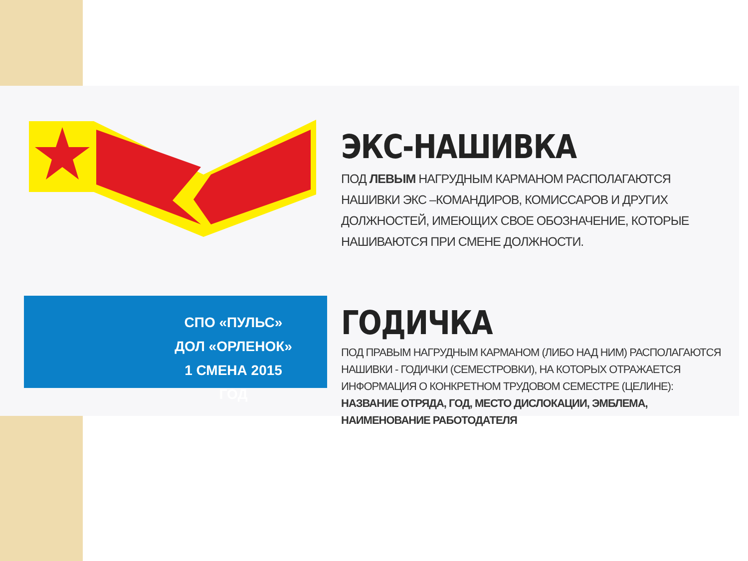СПО «ПУЛЬС»
ДОЛ «ОРЛЕНОК»
1 СМЕНА 2015 ГОД
ЭКС-НАШИВКА
ПОД ЛЕВЫМ НАГРУДНЫМ КАРМАНОМ РАСПОЛАГАЮТСЯ НАШИВКИ ЭКС –КОМАНДИРОВ, КОМИССАРОВ И ДРУГИХ ДОЛЖНОСТЕЙ, ИМЕЮЩИХ СВОЕ ОБОЗНАЧЕНИЕ, КОТОРЫЕ НАШИВАЮТСЯ ПРИ СМЕНЕ ДОЛЖНОСТИ.
ГОДИЧКА
ПОД ПРАВЫМ НАГРУДНЫМ КАРМАНОМ (ЛИБО НАД НИМ) РАСПОЛАГАЮТСЯ НАШИВКИ - ГОДИЧКИ (СЕМЕСТРОВКИ), НА КОТОРЫХ ОТРАЖАЕТСЯ ИНФОРМАЦИЯ О КОНКРЕТНОМ ТРУДОВОМ СЕМЕСТРЕ (ЦЕЛИНЕ): НАЗВАНИЕ ОТРЯДА, ГОД, МЕСТО ДИСЛОКАЦИИ, ЭМБЛЕМА, НАИМЕНОВАНИЕ РАБОТОДАТЕЛЯ